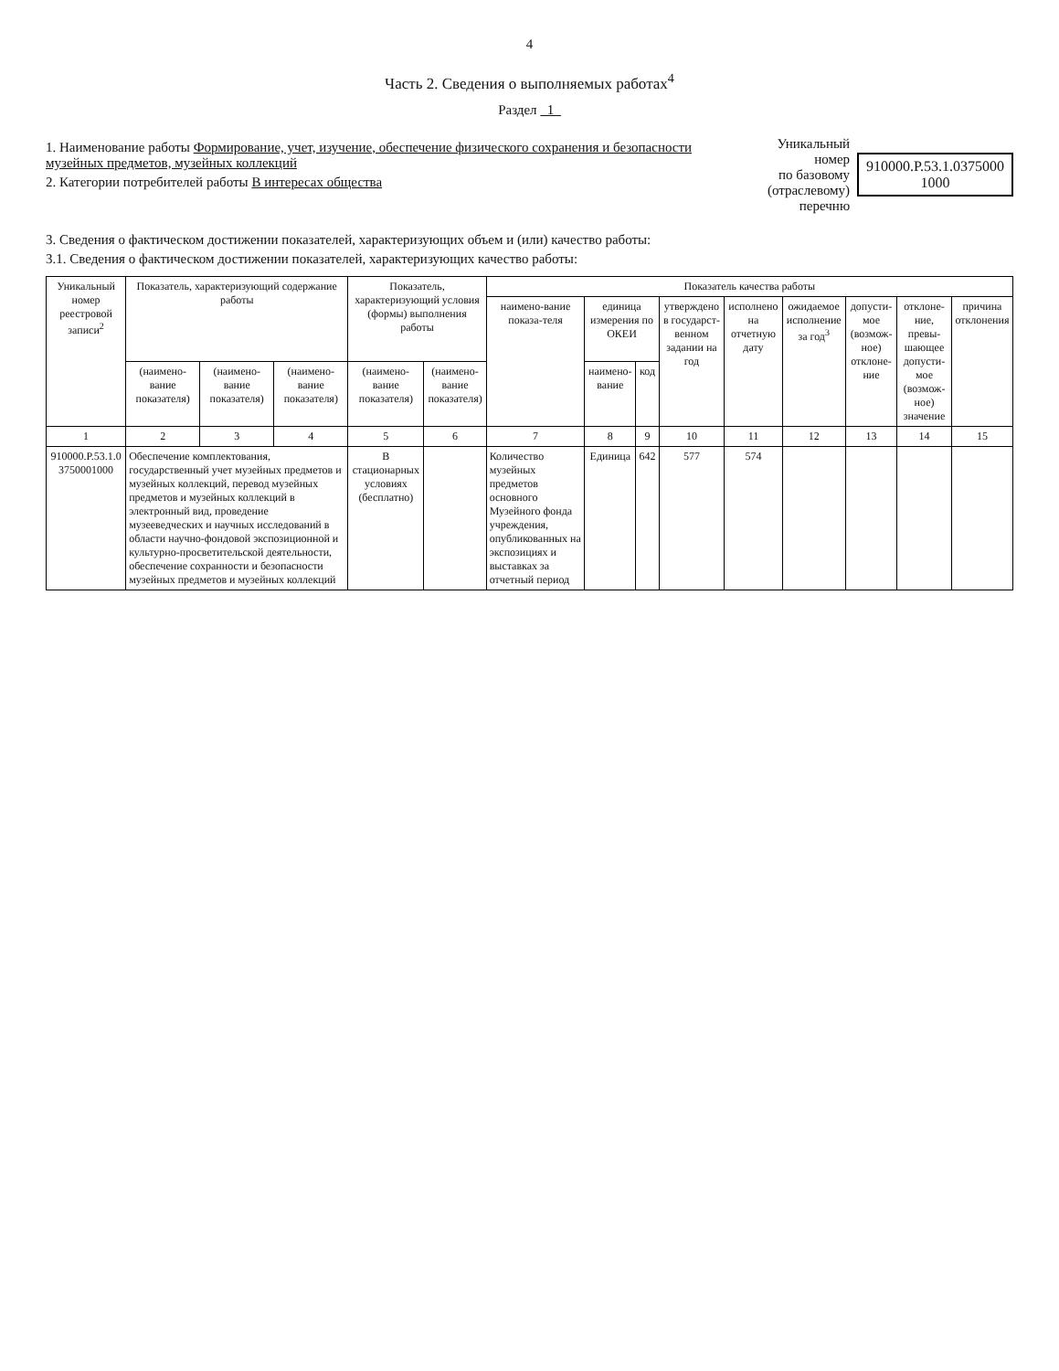4
Часть 2. Сведения о выполняемых работах<sup>4</sup>
Раздел 1
1. Наименование работы Формирование, учет, изучение, обеспечение физического сохранения и безопасности музейных предметов, музейных коллекций
2. Категории потребителей работы В интересах общества
Уникальный номер
по базовому
(отраслевому) перечню
910000.Р.53.1.0375000
1000
3. Сведения о фактическом достижении показателей, характеризующих объем и (или) качество работы:
3.1. Сведения о фактическом достижении показателей, характеризующих качество работы:
| Уникальный номер реестровой записи<sup>2</sup> | Показатель, характеризующий содержание работы | | | Показатель, характеризующий условия (формы) выполнения работы | | Показатель качества работы | | | | | | | | |
| --- | --- | --- | --- | --- | --- | --- | --- | --- | --- | --- | --- | --- | --- | --- |
| | | | | | | наимено-вание показа-теля | единица измерения по ОКЕИ | | утверждено в государст-венном задании на год | исполнено на отчетную дату | ожидаемое исполнение за год<sup>3</sup> | допусти-мое (возмож-ное) отклоне-ние | отклоне-ние, превы-шающее допусти-мое (возмож-ное) значение | причина отклонения |
| | (наимено-вание показателя) | (наимено-вание показателя) | (наимено-вание показателя) | (наимено-вание показателя) | (наимено-вание показателя) | | наимено-вание | код | | | | | | |
| 1 | 2 | 3 | 4 | 5 | 6 | 7 | 8 | 9 | 10 | 11 | 12 | 13 | 14 | 15 |
| 910000.Р.53.1.0 3750001000 | Обеспечение комплектования, государственный учет музейных предметов и музейных коллекций, перевод музейных предметов и музейных коллекций в электронный вид, проведение музееведческих и научных исследований в области научно-фондовой экспозиционной и культурно-просветительской деятельности, обеспечение сохранности и безопасности музейных предметов и музейных коллекций | | | В стационарных условиях (бесплатно) | | Количество музейных предметов основного Музейного фонда учреждения, опубликованных на экспозициях и выставках за отчетный период | Единица | 642 | 577 | 574 | | | | |